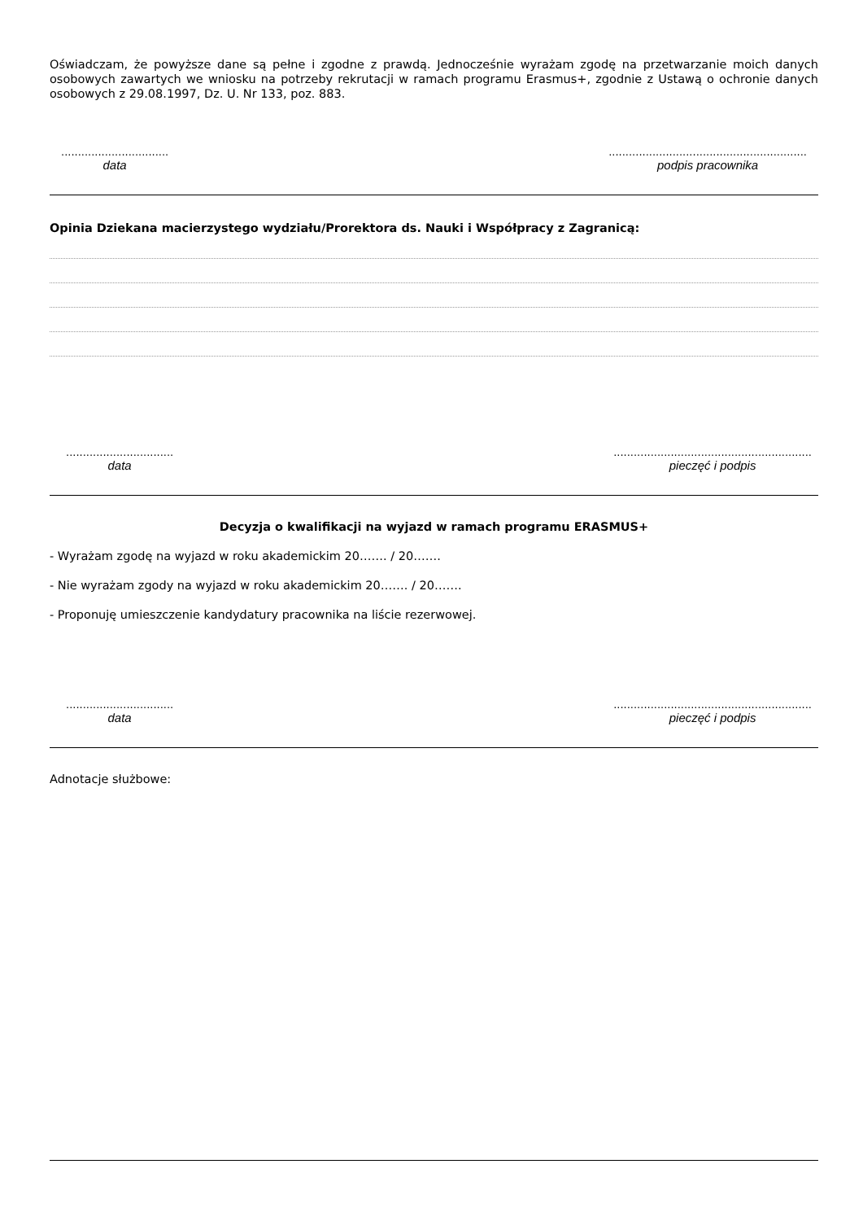Oświadczam, że powyższe dane są pełne i zgodne z prawdą. Jednocześnie wyrażam zgodę na przetwarzanie moich danych osobowych zawartych we wniosku na potrzeby rekrutacji w ramach programu Erasmus+, zgodnie z Ustawą o ochronie danych osobowych z 29.08.1997, Dz. U. Nr 133, poz. 883.
................................
data
...........................................................
podpis pracownika
Opinia Dziekana macierzystego wydziału/Prorektora ds. Nauki i Współpracy z Zagranicą:
................................
data
...........................................................
pieczęć i podpis
Decyzja o kwalifikacji na wyjazd w ramach programu ERASMUS+
- Wyrażam zgodę na wyjazd w roku akademickim 20……. / 20…….
- Nie wyrażam zgody na wyjazd w roku akademickim 20……. / 20…….
- Proponuję umieszczenie kandydatury pracownika na liście rezerwowej.
................................
data
...........................................................
pieczęć i podpis
Adnotacje służbowe: